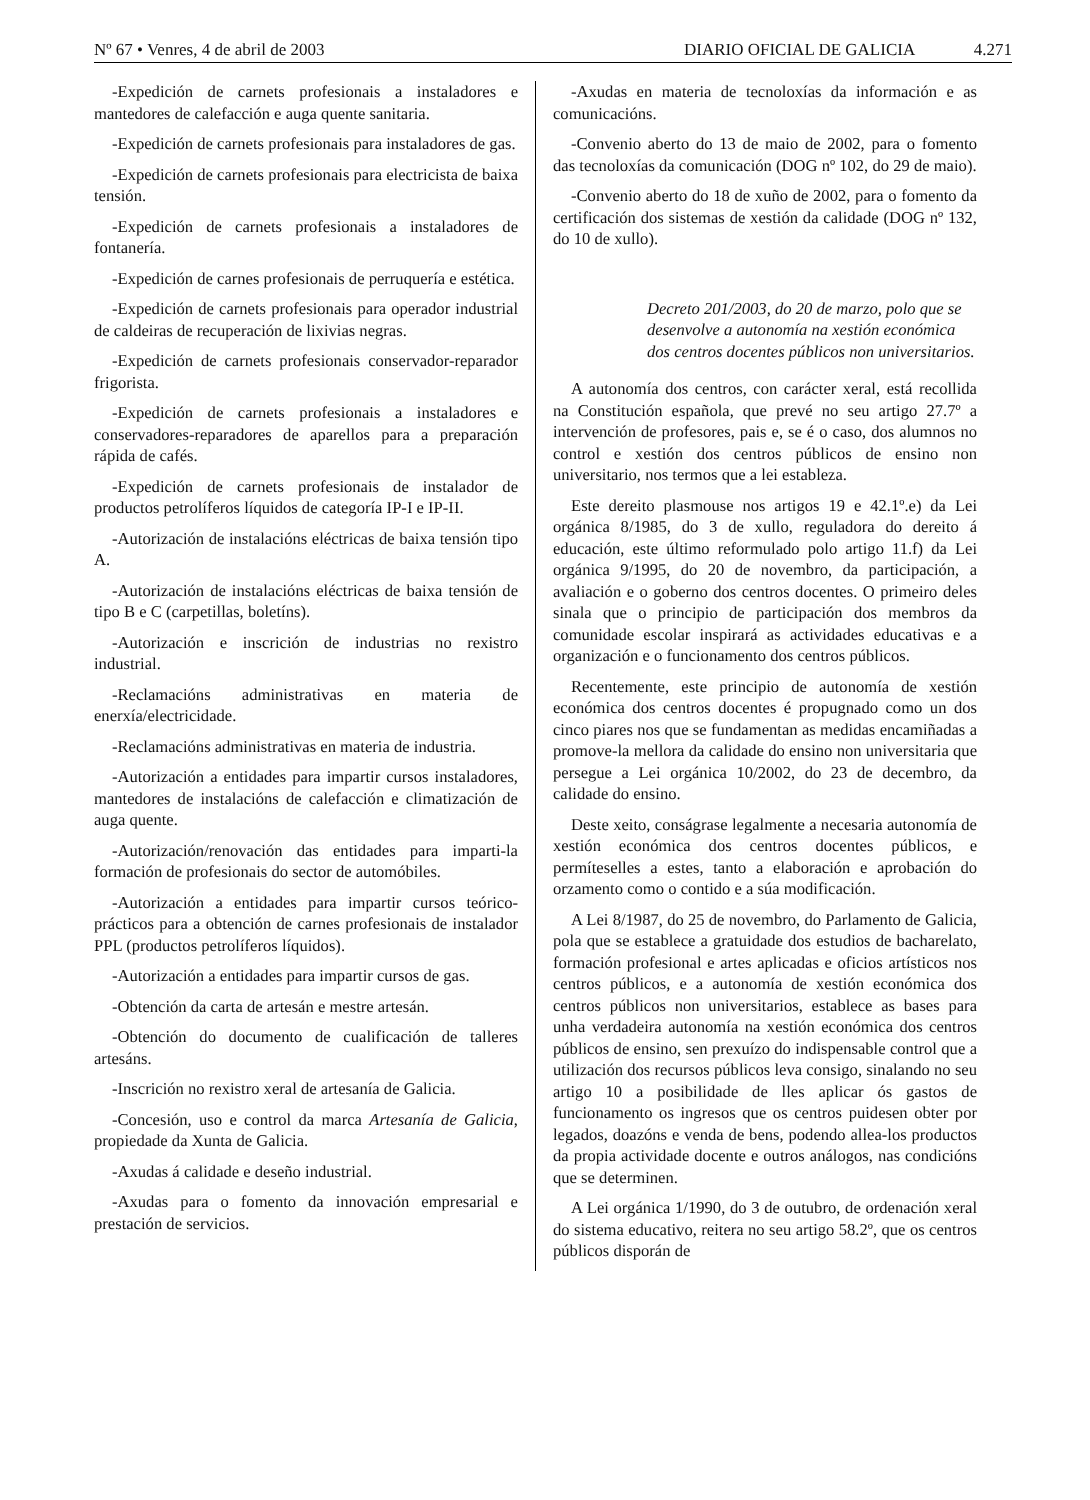Nº 67 • Venres, 4 de abril de 2003 DIARIO OFICIAL DE GALICIA 4.271
-Expedición de carnets profesionais a instaladores e mantedores de calefacción e auga quente sanitaria.
-Expedición de carnets profesionais para instaladores de gas.
-Expedición de carnets profesionais para electricista de baixa tensión.
-Expedición de carnets profesionais a instaladores de fontanería.
-Expedición de carnes profesionais de perruquería e estética.
-Expedición de carnets profesionais para operador industrial de caldeiras de recuperación de lixivias negras.
-Expedición de carnets profesionais conservador-reparador frigorista.
-Expedición de carnets profesionais a instaladores e conservadores-reparadores de aparellos para a preparación rápida de cafés.
-Expedición de carnets profesionais de instalador de productos petrolíferos líquidos de categoría IP-I e IP-II.
-Autorización de instalacións eléctricas de baixa tensión tipo A.
-Autorización de instalacións eléctricas de baixa tensión de tipo B e C (carpetillas, boletíns).
-Autorización e inscrición de industrias no rexistro industrial.
-Reclamacións administrativas en materia de enerxía/electricidade.
-Reclamacións administrativas en materia de industria.
-Autorización a entidades para impartir cursos instaladores, mantedores de instalacións de calefacción e climatización de auga quente.
-Autorización/renovación das entidades para imparti-la formación de profesionais do sector de automóbiles.
-Autorización a entidades para impartir cursos teórico-prácticos para a obtención de carnes profesionais de instalador PPL (productos petrolíferos líquidos).
-Autorización a entidades para impartir cursos de gas.
-Obtención da carta de artesán e mestre artesán.
-Obtención do documento de cualificación de talleres artesáns.
-Inscrición no rexistro xeral de artesanía de Galicia.
-Concesión, uso e control da marca Artesanía de Galicia, propiedade da Xunta de Galicia.
-Axudas á calidade e deseño industrial.
-Axudas para o fomento da innovación empresarial e prestación de servicios.
-Axudas en materia de tecnoloxías da información e as comunicacións.
-Convenio aberto do 13 de maio de 2002, para o fomento das tecnoloxías da comunicación (DOG nº 102, do 29 de maio).
-Convenio aberto do 18 de xuño de 2002, para o fomento da certificación dos sistemas de xestión da calidade (DOG nº 132, do 10 de xullo).
Decreto 201/2003, do 20 de marzo, polo que se desenvolve a autonomía na xestión económica dos centros docentes públicos non universitarios.
A autonomía dos centros, con carácter xeral, está recollida na Constitución española, que prevé no seu artigo 27.7º a intervención de profesores, pais e, se é o caso, dos alumnos no control e xestión dos centros públicos de ensino non universitario, nos termos que a lei estableza.
Este dereito plasmouse nos artigos 19 e 42.1º.e) da Lei orgánica 8/1985, do 3 de xullo, reguladora do dereito á educación, este último reformulado polo artigo 11.f) da Lei orgánica 9/1995, do 20 de novembro, da participación, a avaliación e o goberno dos centros docentes. O primeiro deles sinala que o principio de participación dos membros da comunidade escolar inspirará as actividades educativas e a organización e o funcionamento dos centros públicos.
Recentemente, este principio de autonomía de xestión económica dos centros docentes é propugnado como un dos cinco piares nos que se fundamentan as medidas encamiñadas a promove-la mellora da calidade do ensino non universitaria que persegue a Lei orgánica 10/2002, do 23 de decembro, da calidade do ensino.
Deste xeito, conságrase legalmente a necesaria autonomía de xestión económica dos centros docentes públicos, e permíteselles a estes, tanto a elaboración e aprobación do orzamento como o contido e a súa modificación.
A Lei 8/1987, do 25 de novembro, do Parlamento de Galicia, pola que se establece a gratuidade dos estudios de bacharelato, formación profesional e artes aplicadas e oficios artísticos nos centros públicos, e a autonomía de xestión económica dos centros públicos non universitarios, establece as bases para unha verdadeira autonomía na xestión económica dos centros públicos de ensino, sen prexuízo do indispensable control que a utilización dos recursos públicos leva consigo, sinalando no seu artigo 10 a posibilidade de lles aplicar ós gastos de funcionamento os ingresos que os centros puidesen obter por legados, doazóns e venda de bens, podendo allea-los productos da propia actividade docente e outros análogos, nas condicións que se determinen.
A Lei orgánica 1/1990, do 3 de outubro, de ordenación xeral do sistema educativo, reitera no seu artigo 58.2º, que os centros públicos disporán de